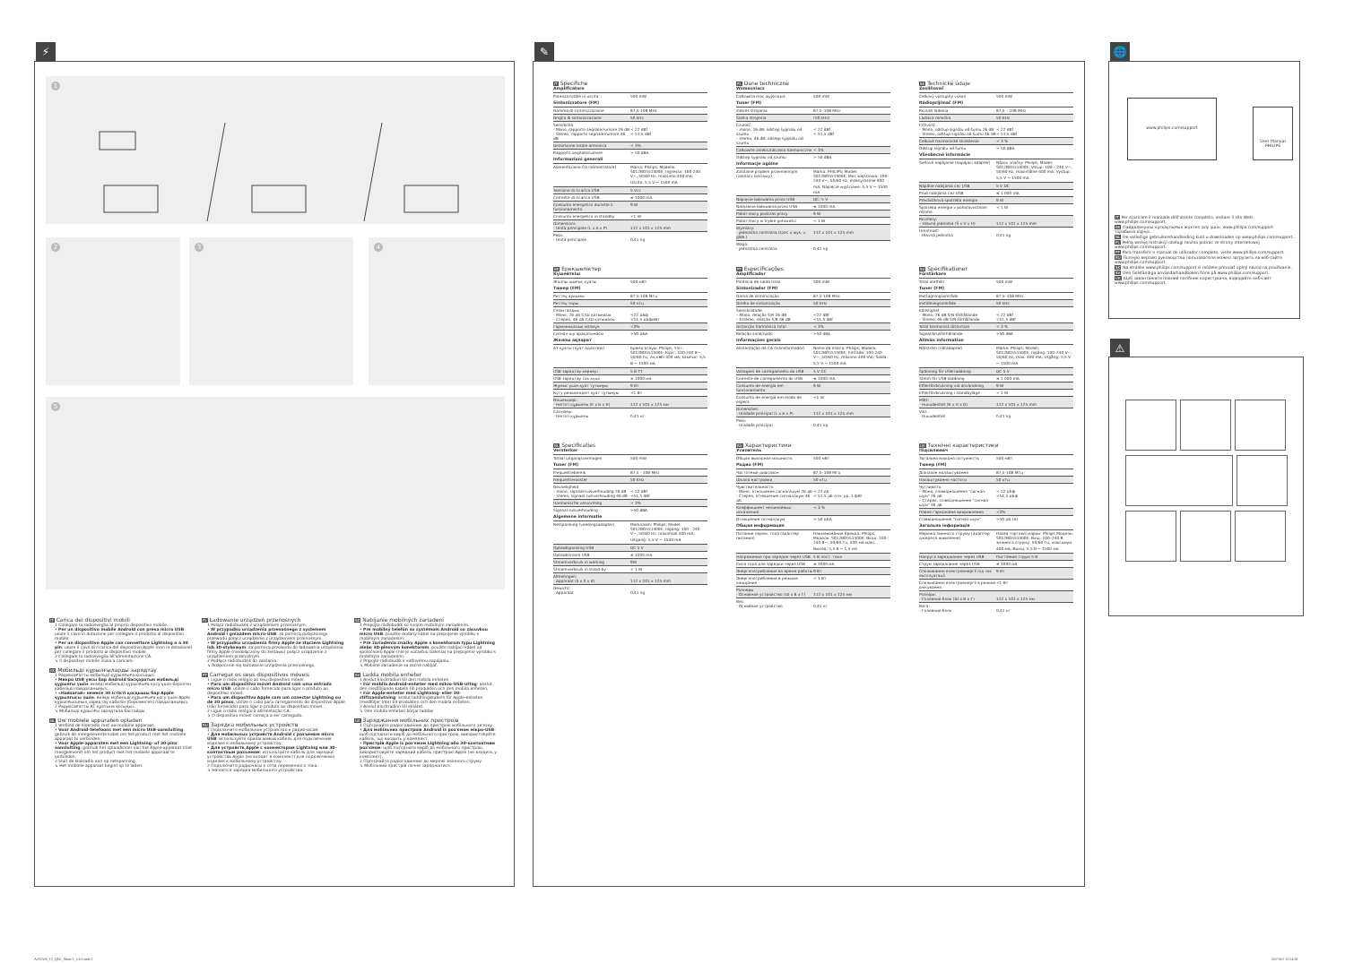1
2 3 4
5
IT Carica dei dispositivi mobili
1 Collegare la radiosveglia al proprio dispositivo mobile.
• Per un dispositivo mobile Android con presa micro USB: usare il cavo in dotazione per collegare il prodotto al dispositivo mobile;
• Per un dispositivo Apple con connettore Lightning o a 30 pin: usare il cavo di ricarica del dispositivo Apple (non in dotazione) per collegare il prodotto al dispositivo mobile.
2 Collegare la radiosveglia all'alimentazione CA.
↳ Il dispositivo mobile inizia a caricare.
KK Мобильді құрылғыларды зарядтау
1 Радиосағатты мобильді құрылғыға қосыңыз.
• Микро USB ұясы бар Android басқаратын мобильді құрылғы үшін: өнімді мобильді құрылғыға қосу үшін берілген кабельді пайдаланыңыз;
• «Найзағай» немесе 30 істікті қосқышы бар Apple құрылғысы үшін: өнімді мобильді құрылғыға қосу үшін Apple құрылғысының зарядтау кабелін (берілмеген) пайдаланыңыз.
2 Радиосағатты АТ қуатына қосыңыз.
↳ Мобильді құрылғы зарядтала бастайды.
NL Uw mobiele apparaten opladen
1 Verbind de klokradio met uw mobiele apparaat.
• Voor Android-telefoons met een micro USB-aansluiting: gebruik de meegeleverde kabel om het product met het mobiele apparaat te verbinden;
• Voor Apple-apparaten met een Lightning- of 30-pins aansluiting: gebruik het oplaadsnoer van het Apple-apparaat (niet meegeleverd) om het product met het mobiele apparaat te verbinden.
2 Sluit de klokradio aan op netspanning.
↳ Het mobiele apparaat begint op te laden.
PL Ładowanie urządzeń przenośnych
1 Połącz radiobudzik z urządzeniem przenośnym.
• W przypadku urządzenia przenośnego z systemem Android i gniazdem micro-USB: za pomocą dołączonego przewodu połącz urządzenie z urządzeniem przenośnym.
• W przypadku urządzenia firmy Apple ze złączem Lightning lub 30-stykowym: za pomocą przewodu do ładowania urządzenia firmy Apple (niedołączony do zestawu) połącz urządzenie z urządzeniem przenośnym.
2 Podłącz radiobudzik do zasilania.
↳ Rozpocznie się ładowanie urządzenia przenośnego.
PT Carregar os seus dispositivos móveis
1 Ligue o rádio relógio ao seu dispositivo móvel.
• Para um dispositivo móvel Android com uma entrada micro USB: utilize o cabo fornecido para ligar o produto ao dispositivo móvel;
• Para um dispositivo Apple com um conector Lightning ou de 30 pinos: utilize o cabo para carregamento do dispositivo Apple (não fornecido) para ligar o produto ao dispositivo móvel.
2 Ligue o rádio relógio à alimentação CA.
↳ O dispositivo móvel começa a ser carregado.
RU Зарядка мобильных устройств
1 Подключите мобильное устройство к радиочасам.
• Для мобильных устройств Android с разъемом micro USB: используйте прилагаемый кабель для подключения изделия к мобильному устройству.
• Для устройств Apple с коннектором Lightning или 30-контактным разъемом: используйте кабель для зарядки устройства Apple (не входит в комплект) для подключения изделия к мобильному устройству.
2 Подключите радиочасы к сети переменного тока.
↳ Начнется зарядка мобильного устройства.
SK Nabíjanie mobilných zariadení
1 Prepojte rádiobudík so svojím mobilným zariadením.
• Pre mobilný telefón so systémom Android so zásuvkou micro USB: použite dodaný kábel na prepojenie výrobku s mobilným zariadením;
• Pre zariadenia značky Apple s konektorom typu Lightning alebo 30-pinovým konektorom: použite nabíjací kábel od spoločnosti Apple (nie je súčasťou balenia) na prepojenie výrobku s mobilným zariadením.
2 Pripojte rádiobudík k sieťovému napájaniu.
↳ Mobilné zariadenie sa začne nabíjať.
SV Ladda mobila enheter
1 Anslut klockradion till den mobila enheten.
• För mobila Android-enheter med mikro-USB-uttag: anslut den medföljande kabeln till produkten och den mobila enheten;
• För Apple-enheter med Lightning- eller 30-stiftsanslutning: anslut laddningskabeln för Apple-enheten (medföljer inte) till produkten och den mobila enheten.
2 Anslut klockradion till elnätet.
↳ Den mobila enheten börjar laddas
UK Заряджання мобільних пристроїв
1 Під'єднайте радіогодинник до пристрою мобільного зв'язку.
• Для мобільних пристроїв Android із роз'ємом мікро-USB: щоб під'єднати виріб до мобільного пристрою, використовуйте кабель, що входить у комплект.
• Пристрій Apple із роз'ємом Lightning або 30-контактним роз'ємом: щоб під'єднати виріб до мобільного пристрою, використовуйте зарядний кабель пристрою Apple (не входить у комплект).
2 Під'єднайте радіогодинник до мережі змінного струму.
↳ Мобільний пристрій почне заряджатися.
⚡ ✎
IT Specifiche
Amplificatore
| Potenza totale in uscita | 500 mW |
Sintonizzatore (FM)
| Gamma di sintonizzazione | 87,5-108 MHz |
| Griglia di sintonizzazione | 50 kHz |
| Sensibilità - Mono, rapporto segnale/rumore 26 dB - Stereo, rapporto segnale/rumore 46 dB | < 22 dBf < 51,5 dBf |
| Distorsione totale armonica | < 3% |
| Rapporto segnale/rumore | > 50 dBA |
Informazioni generali
| Alimentazione CA (alimentatore) | Marca: Philips; Modello: S012BO551500E; Ingresso: 100-240 V~, 50/60 Hz, massimo 400 mA; Uscita: 5,5 V ⎓ 1500 mA |
| Tensione di ricarica USB | 5 Vcc |
| Corrente di ricarica USB | ≤ 1000 mA |
| Consumo energetico durante il funzionamento | 9 W |
| Consumo energetico in standby | <1 W |
| Dimensioni: - Unità principale (L x A x P) | 112 x 101 x 125 mm |
| Peso: - Unità principale | 0,41 kg |
PL Dane techniczne
Wzmacniacz
| Całkowita moc wyjściowa | 500 mW |
Tuner (FM)
| Zakres strojenia | 87,5–108 MHz |
| Siatka strojenia | (50 kHz) |
| Czułość – mono, 26 dB; odstęp sygnału od szumu – stereo, 46 dB; odstęp sygnału od szumu | < 22 dBf < 51,5 dBf |
| Całkowite zniekształcenia harmoniczne | < 3% |
| Odstęp sygnału od szumu | > 50 dBA |
Informacje ogólne
| Zasilanie prądem przemiennym (zasilacz sieciowy) | Marka: PHILIPS; Model: S012BO551500E; Moc wejściowa: 100–240 V~, 50/60 Hz, maksymalnie 400 mA; Napięcie wyjściowe: 5,5 V ⎓ 1500 mA |
| Napięcie ładowania przez USB | DC: 5 V |
| Natężenie ładowania przez USB | ≤ 1000 mA |
| Pobór mocy podczas pracy | 9 W |
| Pobór mocy w trybie gotowości | < 1 W |
| Wymiary: - jednostka centralna (szer. x wys. x głęb.) | 112 x 101 x 125 mm |
| Waga: - jednostka centralna | 0,41 kg |
SK Technické údaje
Zosilňovač
| Celkový výstupný výkon | 500 mW |
Rádioprijímač (FM)
| Rozsah ladenia | 87,5 – 108 MHz |
| Ladiaca mriežka | 50 KHz |
| Citlivosť – Mono, odstup signálu od šumu 26 dB – Stereo, odstup signálu od šumu 46 dB | < 22 dBf < 51,5 dBf |
| Celkové harmonické skreslenie | < 3 % |
| Odstup signálu od šumu | > 50 dBA |
Všeobecné informácie
| Sieťové napájanie (napájací adaptér) | Názov značky: Philips; Model: S012BO551500E; Vstup: 100 – 240 V~, 50/60 Hz, maximálne 400 mA; Výstup: 5,5 V ⎓ 1500 mA |
| Napätie nabíjania cez USB | 5 V DC |
| Prúd nabíjania cez USB | ≤ 1 000 mA |
| Prevádzková spotreba energie | 9 W |
| Spotreba energie v pohotovostnom režime | < 1 W |
| Rozmery: – Hlavná jednotka (Š x V x H) | 112 x 101 x 125 mm |
| Hmotnosť: - Hlavná jednotka | 0,41 kg |
KK Ерекшеліктер
Күшейткіш
| Жалпы шығыс қуаты | 500 мВт |
Тюнер (FM)
| Реттеу ауқымы | 87,5-108 МГц |
| Реттеу торы | 50 кГц |
| Сезімталдық - Моно, 26 дБ С/Ш қатынасы - Стерео, 46 дБ С/Ш қатынасы | <22 дБф <51,5 дБфмВт |
| Гармоникалық мазмұн | <3% |
| Сигнал-шу арақатынасы | >50 дБА |
Жалпы ақпарат
| АТ қуаты (қуат адаптері) | Бренд атауы: Philips; Үлгі: S012BO551500E; Кіріс: 100-240 В~, 50/60 Гц, ең көбі 400 мА; Шығыс: 5,5 В ⎓ 1500 мА |
| USB зарядтау кернеуі | 5 В ТТ |
| USB зарядтау ток күші | ≤ 1000 мА |
| Жұмыс үшін қуат тұтынуы | 9 Вт |
| Күту режиміндегі қуат тұтынуы | <1 Вт |
| Өлшемдері: - Негізгі құрылғы (Е x Б x К) | 112 x 101 x 125 мм |
| Салмағы: - Негізгі құрылғы | 0,41 кг |
PT Especificações
Amplificador
| Potência de saída total | 500 mW |
Sintonizador (FM)
| Gama de sintonização | 87,5-108 MHz |
| Grelha de sintonização | 50 KHz |
| Sensibilidade – Mono, relação S/R 26 dB – Estéreo, relação S/R 46 dB | <22 dBf <51,5 dBf |
| Distorção harmónica total | < 3% |
| Relação sinal/ruído | >50 dBA |
Informações gerais
| Alimentação de CA (transformador) | Nome da marca: Philips; Modelo: S012BO551500E; Entrada: 100-240 V~, 50/60 Hz, máximo 400 mA; Saída: 5,5 V ⎓ 1500 mA |
| Voltagem de carregamento do USB | 5 V CC |
| Corrente de carregamento do USB | ≤ 1000 mA |
| Consumo de energia em funcionamento | 9 W |
| Consumo de energia em modo de espera | <1 W |
| Dimensões: - Unidade principal (L x A x P) | 112 x 101 x 125 mm |
| Peso: - Unidade principal | 0,41 kg |
SV Specifikationer
Förstärkare
| Total uteffekt | 500 mW |
Tuner (FM)
| Mottagningsområde | 87,5–108 MHz |
| Inställningsområde | 50 kHz |
| Känslighet – Mono, 26 dB S/N-förhållande – Stereo, 46 dB S/N-förhållande | < 22 dBf <51,5 dBf |
| Total harmonisk distorsion | < 3 % |
| Signal/brusförhållande | >50 dBA |
Allmän information
| Nätström (nätadapter) | Märke: Philips; Modell: S012BO551500E; Ingång: 100–240 V~, 50/60 Hz, max. 400 mA; Utgång: 5,5 V ⎓ 1500 mA |
| Spänning för USB-laddning | DC 5 V |
| Ström för USB-laddning | ≤ 1 000 mA |
| Effektförbrukning vid användning | 9 W |
| Effektförbrukning i standbyläge | < 1 W |
| Mått: - Huvudenhet (B x H x D) | 112 x 101 x 125 mm |
| Vikt: - Huvudenhet | 0,41 kg |
NL Specificaties
Versterker
| Totaal uitgangsvermogen | 500 mW |
Tuner (FM)
| Frequentiebereik | 87,5 - 108 MHz |
| Frequentierooster | 50 KHz |
| Gevoeligheid – mono, signaal-ruisverhouding 26 dB – stereo, signaal-ruisverhouding 46 dB | < 22 dBf <51,5 dBf |
| Harmonische vervorming | < 3% |
| Signaal-ruisverhouding | >50 dBA |
Algemene informatie
| Netspanning (voedingsadapter) | Merknaam: Philips; Model: S012BO551500E; Ingang: 100 - 240 V~, 50/60 Hz, maximaal 400 mA; Uitgang: 5,5 V ⎓ 1500 mA |
| Oplaadspanning USB | DC 5 V |
| Oplaadstroom USB | ≤ 1000 mA |
| Stroomverbruik in werking | 9W |
| Stroomverbruik in stand-by | < 1 W |
| Afmetingen: - Apparaat (b x h x d) | 112 x 101 x 125 mm |
| Gewicht: - Apparaat | 0,41 kg |
RU Характеристики
Усилитель
| Общая выходная мощность | 500 мВт |
Радио (FM)
| Частотный диапазон | 87,5–108 МГц |
| Шкала настройки | 50 кГц |
| Чувствительность - Моно, отношение сигнал/шум 26 дБ - Стерео, отношение сигнал/шум 46 дБ | < 22 дБ < 51,5 дБ отн. ур. 1 фВт |
| Коэффициент нелинейных искажений | < 3 % |
| Отношение сигнал/шум | > 50 дБА |
Общая информация
| Питание перем. тока (адаптер питания) | Наименование бренда: Philips; Модель: S012BO551500E; Вход: 100–240 В~, 50/60 Гц, 400 мА макс. Выход: 5,5 В ⎓ 1,5 мА |
| Напряжение при зарядке через USB | 5 В пост. тока |
| Сила тока для зарядки через USB | ≤ 1000 мА |
| Энергопотребление во время работы | 9 Вт |
| Энергопотребление в режиме ожидания | < 1 Вт |
| Размеры - Основное устройство (Ш x В x Г) | 112 x 101 x 125 мм |
| Вес: - Основное устройство | 0,41 кг |
UK Технічні характеристики
Підсилювач
| Загальна вихідна потужність | 500 мВт |
Тюнер (FM)
| Діапазон налаштування | 87,5-108 МГц |
| Налаштування частоти | 50 кГц |
| Чутливість – Моно, співвідношення "сигнал-шум" 26 дБ – Стерео, співвідношення "сигнал-шум" 46 дБ | < 22 дБф <51,5 дБф |
| Повне гармонійне викривлення | <3% |
| Співвідношення "сигнал-шум" | >50 дБ (А) |
Загальна інформація
| Мережа змінного струму (адаптер джерела живлення) | Назва торгової марки: Philips Модель: S012BO551500E; Вхід: 100–240 В змінного струму, 50/60 Гц, максимум 400 мА; Вихід: 5,5 В ⎓ 1500 мА |
| Напруга заряджання через USB | Постійний струм 5 В |
| Струм заряджання через USB | ≤ 1000 мА |
| Споживання електроенергії під час експлуатації | 9 Вт |
| Споживання електроенергії в режимі очікування | <1 Вт |
| Розміри: - Головний блок (Ш x В x Г) | 112 x 101 x 125 мм |
| Вага: - Головний блок | 0,41 кг |
🌐
www.philips.com/support
User Manual
PHILIPS
IT Per scaricare il manuale dell'utente completo, visitare il sito Web www.philips.com/support.
KK Пайдаланушы нұсқаулығын жүктеп алу үшін, www.philips.com/support торабына кіріңіз.
NL De volledige gebruikershandleiding kunt u downloaden op www.philips.com/support.
PL Pełną wersję instrukcji obsługi można pobrać ze strony internetowej www.philips.com/support.
PT Para transferir o manual do utilizador completo, visite www.philips.com/support.
RU Полную версию руководства пользователя можно загрузить на веб-сайте www.philips.com/support.
SK Na stránke www.philips.com/support si môžete prevziať úplný návod na používanie.
SV Den fullständiga användarhandboken finns på www.philips.com/support.
UK Щоб завантажити повний посібник користувача, відвідайте веб-сайт www.philips.com/support.
⚠
AJ3250S_12_QSG_Sheet 2_V4.0.indd 2
2017/6/5 11:54:28